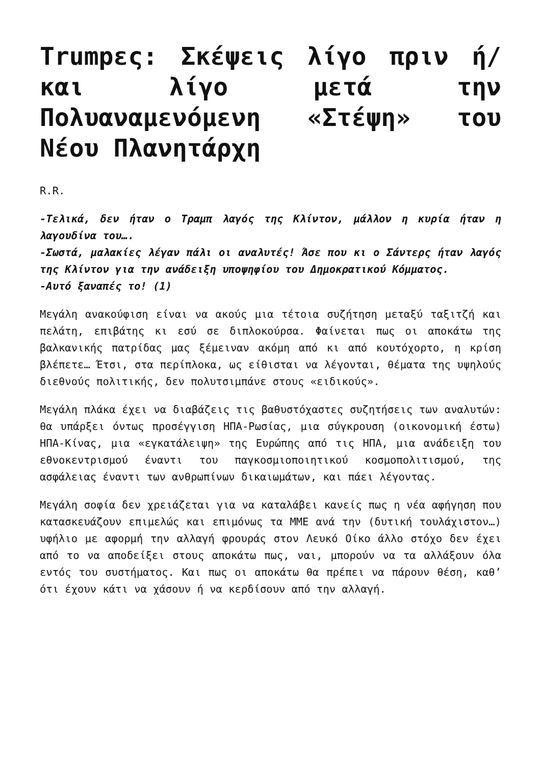Trumpες: Σκέψεις λίγο πριν ή/και λίγο μετά την Πολυαναμενόμενη «Στέψη» του Νέου Πλανητάρχη
R.R.
-Τελικά, δεν ήταν ο Τραμπ λαγός της Κλίντον, μάλλον η κυρία ήταν η λαγουδίνα του….
-Σωστά, μαλακίες λέγαν πάλι οι αναλυτές! Άσε που κι ο Σάντερς ήταν λαγός της Κλίντον για την ανάδειξη υποψηφίου του Δημοκρατικού Κόμματος.
-Αυτό ξαναπές το! (1)
Μεγάλη ανακούφιση είναι να ακούς μια τέτοια συζήτηση μεταξύ ταξιτζή και πελάτη, επιβάτης κι εσύ σε διπλοκούρσα. Φαίνεται πως οι αποκάτω της βαλκανικής πατρίδας μας ξέμειναν ακόμη από κι από κουτόχορτο, η κρίση βλέπετε… Έτσι, στα περίπλοκα, ως είθισται να λέγονται, θέματα της υψηλούς διεθνούς πολιτικής, δεν πολυτσιμπάνε στους «ειδικούς».
Μεγάλη πλάκα έχει να διαβάζεις τις βαθυστόχαστες συζητήσεις των αναλυτών: θα υπάρξει όντως προσέγγιση ΗΠΑ-Ρωσίας, μια σύγκρουση (οικονομική έστω) ΗΠΑ-Κίνας, μια «εγκατάλειψη» της Ευρώπης από τις ΗΠΑ, μια ανάδειξη του εθνοκεντρισμού έναντι του παγκοσμιοποιητικού κοσμοπολιτισμού, της ασφάλειας έναντι των ανθρωπίνων δικαιωμάτων, και πάει λέγοντας.
Μεγάλη σοφία δεν χρειάζεται για να καταλάβει κανείς πως η νέα αφήγηση που κατασκευάζουν επιμελώς και επιμόνως τα ΜΜΕ ανά την (δυτική τουλάχιστον…) υφήλιο με αφορμή την αλλαγή φρουράς στον Λευκό Οίκο άλλο στόχο δεν έχει από το να αποδείξει στους αποκάτω πως, ναι, μπορούν να τα αλλάξουν όλα εντός του συστήματος. Και πως οι αποκάτω θα πρέπει να πάρουν θέση, καθ’ ότι έχουν κάτι να χάσουν ή να κερδίσουν από την αλλαγή.